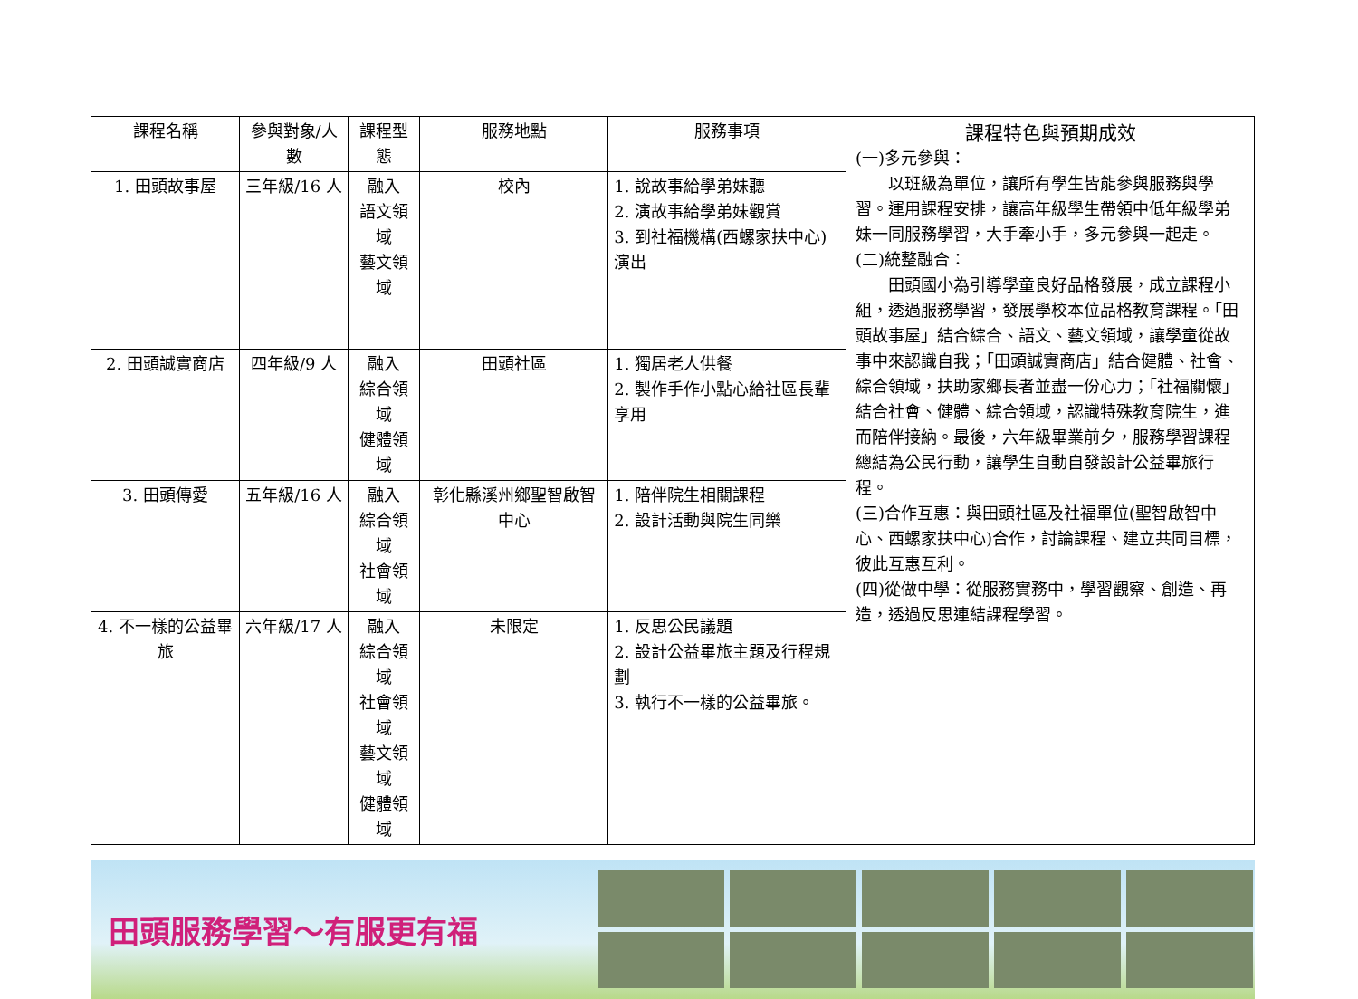| 課程名稱 | 參與對象/人數 | 課程型態 | 服務地點 | 服務事項 | 課程特色與預期成效 (一)多元參與： 以班級為單位，讓所有學生皆能參與服務與學習。運用課程安排，讓高年級學生帶領中低年級學弟妹一同服務學習，大手牽小手，多元參與一起走。 (二)統整融合： 田頭國小為引導學童良好品格發展，成立課程小組，透過服務學習，發展學校本位品格教育課程。「田頭故事屋」結合綜合、語文、藝文領域，讓學童從故事中來認識自我；「田頭誠實商店」結合健體、社會、綜合領域，扶助家鄉長者並盡一份心力；「社福關懷」結合社會、健體、綜合領域，認識特殊教育院生，進而陪伴接納。最後，六年級畢業前夕，服務學習課程總結為公民行動，讓學生自動自發設計公益畢旅行程。 (三)合作互惠：與田頭社區及社福單位(聖智啟智中心、西螺家扶中心)合作，討論課程、建立共同目標，彼此互惠互利。 (四)從做中學：從服務實務中，學習觀察、創造、再造，透過反思連結課程學習。 |
| --- | --- | --- | --- | --- | --- |
| 1. 田頭故事屋 | 三年級/16 人 | 融入 語文領域 藝文領域 | 校內 | 1. 說故事給學弟妹聽 2. 演故事給學弟妹觀賞 3. 到社福機構(西螺家扶中心)演出 | |
| 2. 田頭誠實商店 | 四年級/9 人 | 融入 綜合領域 健體領域 | 田頭社區 | 1. 獨居老人供餐 2. 製作手作小點心給社區長輩享用 | |
| 3. 田頭傳愛 | 五年級/16 人 | 融入 綜合領域 社會領域 | 彰化縣溪州鄉聖智啟智中心 | 1. 陪伴院生相關課程 2. 設計活動與院生同樂 | |
| 4. 不一樣的公益畢旅 | 六年級/17 人 | 融入 綜合領域 社會領域 藝文領域 健體領域 | 未限定 | 1. 反思公民議題 2. 設計公益畢旅主題及行程規劃 3. 執行不一樣的公益畢旅。 | |
田頭服務學習～有服更有福